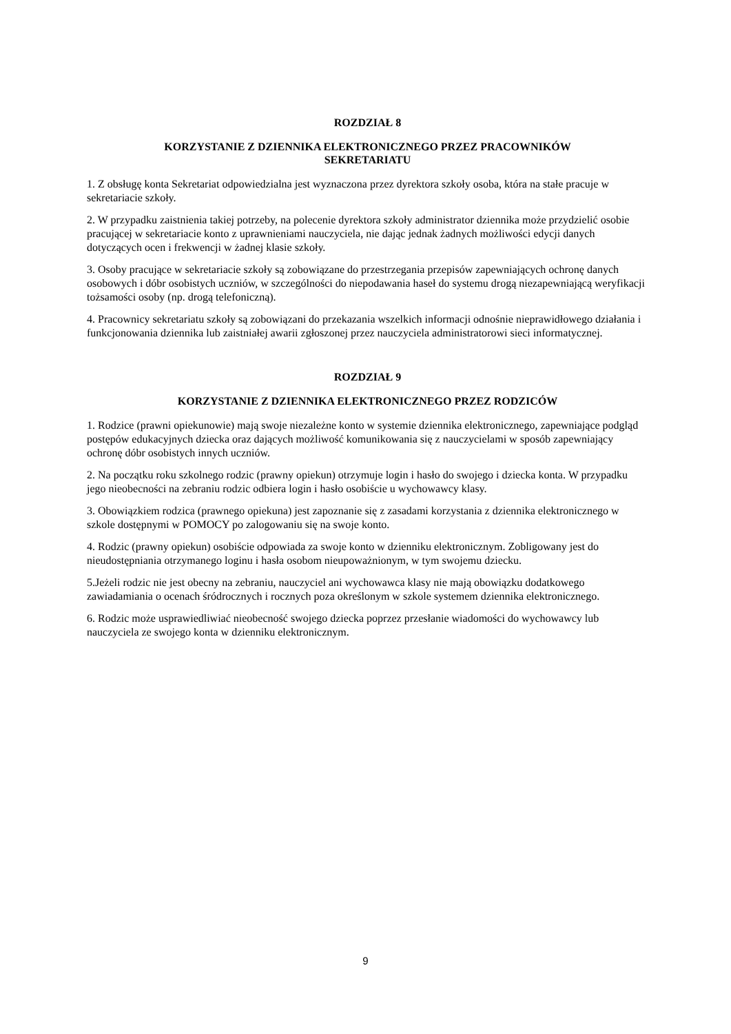ROZDZIAŁ 8
KORZYSTANIE Z DZIENNIKA ELEKTRONICZNEGO PRZEZ PRACOWNIKÓW
SEKRETARIATU
1. Z obsługę konta Sekretariat odpowiedzialna jest wyznaczona przez dyrektora szkoły osoba, która na stałe pracuje w sekretariacie szkoły.
2. W przypadku zaistnienia takiej potrzeby, na polecenie dyrektora szkoły administrator dziennika może przydzielić osobie pracującej w sekretariacie konto z uprawnieniami nauczyciela, nie dając jednak żadnych możliwości edycji danych dotyczących ocen i frekwencji w żadnej klasie szkoły.
3. Osoby pracujące w sekretariacie szkoły są zobowiązane do przestrzegania przepisów zapewniających ochronę danych osobowych i dóbr osobistych uczniów, w szczególności do niepodawania haseł do systemu drogą niezapewniającą weryfikacji tożsamości osoby (np. drogą telefoniczną).
4. Pracownicy sekretariatu szkoły są zobowiązani do przekazania wszelkich informacji odnośnie nieprawidłowego działania i funkcjonowania dziennika lub zaistniałej awarii zgłoszonej przez nauczyciela administratorowi sieci informatycznej.
ROZDZIAŁ 9
KORZYSTANIE Z DZIENNIKA ELEKTRONICZNEGO PRZEZ RODZICÓW
1. Rodzice (prawni opiekunowie) mają swoje niezależne konto w systemie dziennika elektronicznego, zapewniające podgląd postępów edukacyjnych dziecka oraz dających możliwość komunikowania się z nauczycielami w sposób zapewniający ochronę dóbr osobistych innych uczniów.
2. Na początku roku szkolnego rodzic (prawny opiekun) otrzymuje login i hasło do swojego i dziecka konta. W przypadku jego nieobecności na zebraniu rodzic odbiera login i hasło osobiście u wychowawcy klasy.
3. Obowiązkiem rodzica (prawnego opiekuna) jest zapoznanie się z zasadami korzystania z dziennika elektronicznego w szkole dostępnymi w POMOCY po zalogowaniu się na swoje konto.
4. Rodzic (prawny opiekun) osobiście odpowiada za swoje konto w dzienniku elektronicznym. Zobligowany jest do nieudostępniania otrzymanego loginu i hasła osobom nieupoważnionym, w tym swojemu dziecku.
5.Jeżeli rodzic nie jest obecny na zebraniu, nauczyciel ani wychowawca klasy nie mają obowiązku dodatkowego zawiadamiania o ocenach śródrocznych i rocznych poza określonym w szkole systemem dziennika elektronicznego.
6. Rodzic może usprawiedliwiać nieobecność swojego dziecka poprzez przesłanie wiadomości do wychowawcy lub nauczyciela ze swojego konta w dzienniku elektronicznym.
9